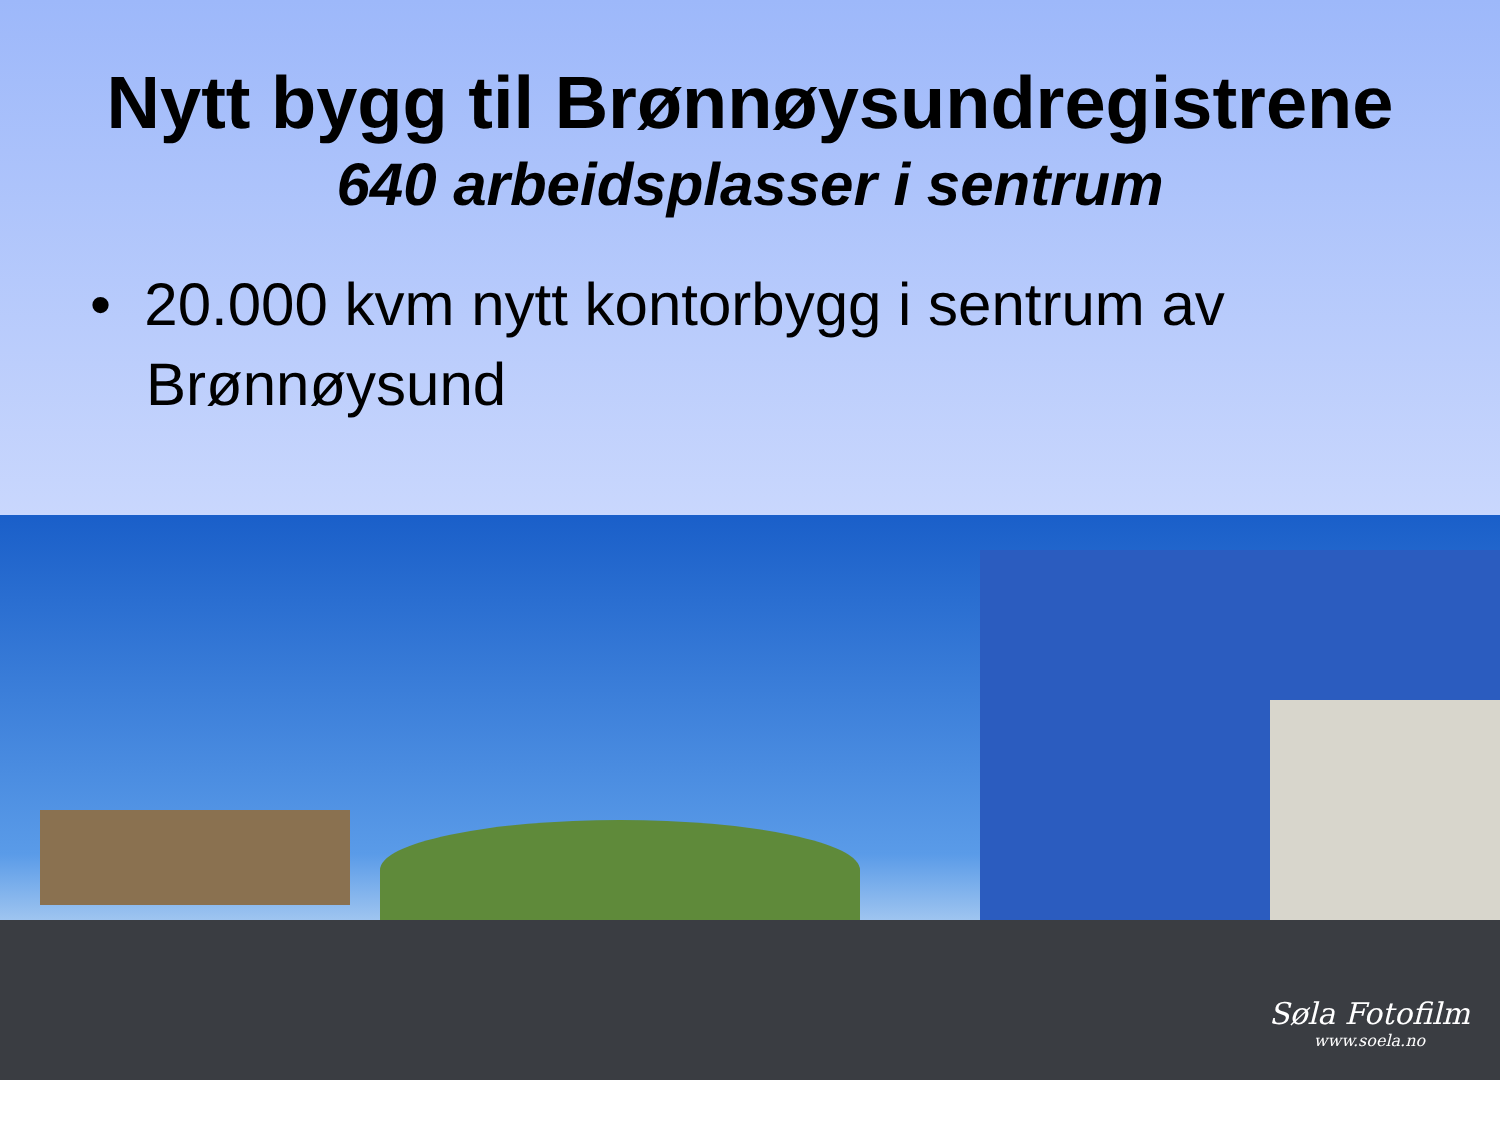Nytt bygg til Brønnøysundregistrene
640 arbeidsplasser i sentrum
• 20.000 kvm nytt kontorbygg i sentrum av Brønnøysund
Søla Fotofilm
www.soela.no